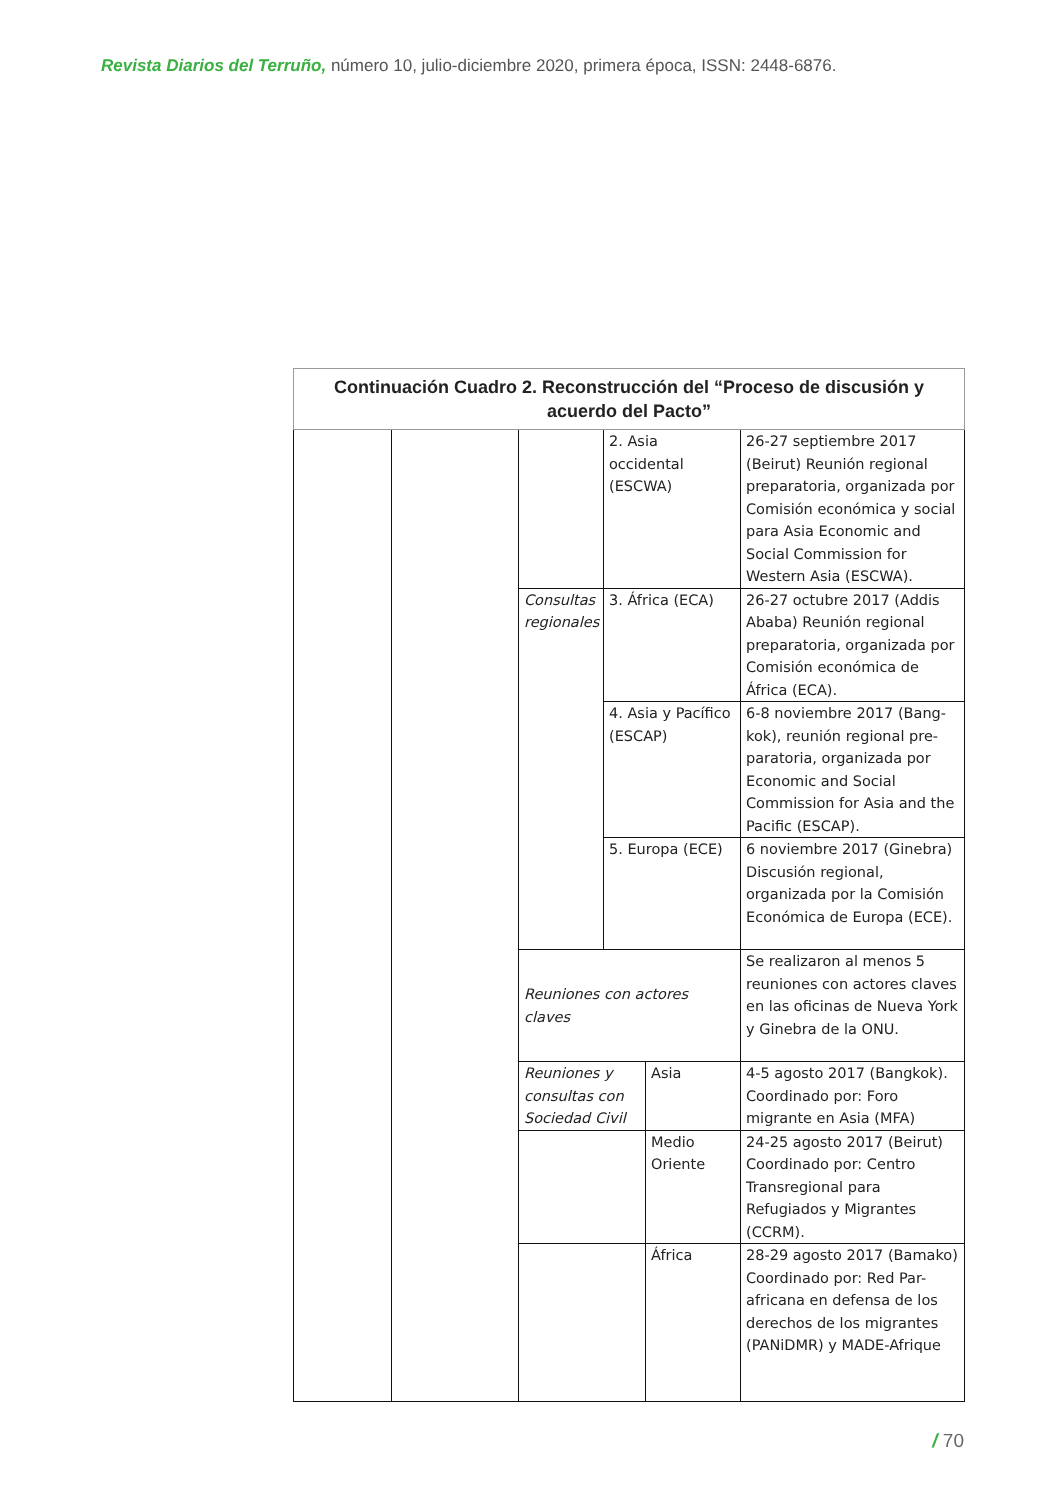Revista Diarios del Terruño, número 10, julio-diciembre 2020, primera época, ISSN: 2448-6876.
| Continuación Cuadro 2. Reconstrucción del “Proceso de discusión y acuerdo del Pacto” | | | | | |
| --- | --- | --- | --- | --- | --- |
| | | | 2. Asia occidental (ESCWA) | | 26-27 septiembre 2017 (Beirut) Reunión regional preparatoria, organizada por Comisión económica y social para Asia Economic and Social Commission for Western Asia (ESCWA). |
| | | Consultas regionales | 3. África (ECA) | | 26-27 octubre 2017 (Addis Ababa) Reunión regional preparatoria, organizada por Comisión económica de África (ECA). |
| | | | 4. Asia y Pacífico (ESCAP) | | 6-8 noviembre 2017 (Bang-kok), reunión regional pre-paratoria, organizada por Economic and Social Commission for Asia and the Pacific (ESCAP). |
| | | | 5. Europa (ECE) | | 6 noviembre 2017 (Ginebra) Discusión regional, organizada por la Comisión Económica de Europa (ECE). |
| | | Reuniones con actores claves | | | Se realizaron al menos 5 reuniones con actores claves en las oficinas de Nueva York y Ginebra de la ONU. |
| | | Reuniones y consultas con Sociedad Civil | | Asia | 4-5 agosto 2017 (Bangkok). Coordinado por: Foro migrante en Asia (MFA) |
| | | | | Medio Oriente | 24-25 agosto 2017 (Beirut) Coordinado por: Centro Transregional para Refugiados y Migrantes (CCRM). |
| | | | | África | 28-29 agosto 2017 (Bamako) Coordinado por: Red Par-africana en defensa de los derechos de los migrantes (PANiDMR) y MADE-Afrique |
/ 70